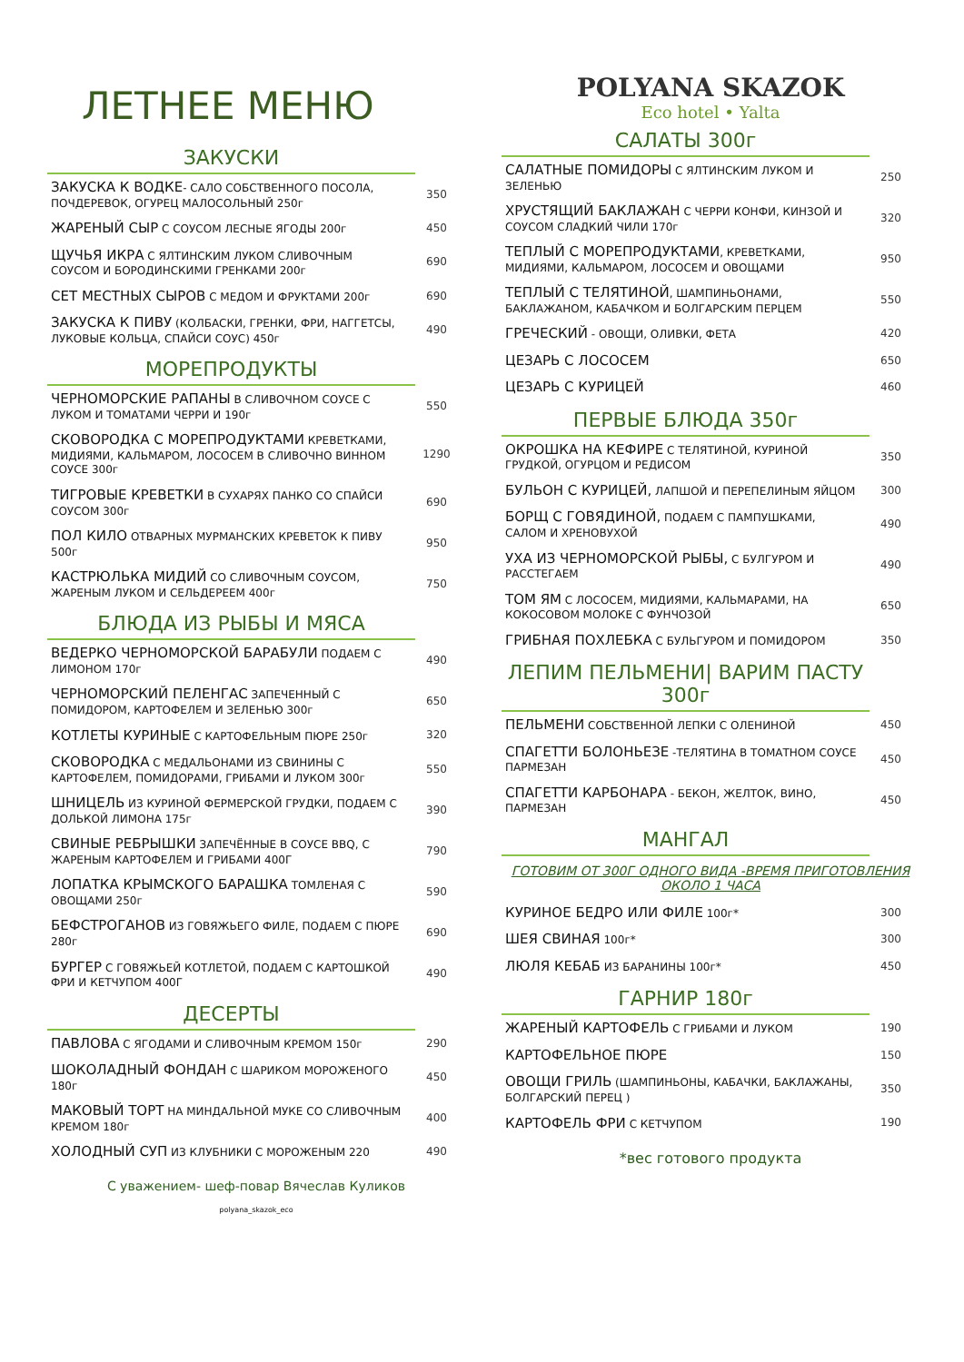ЛЕТНЕЕ МЕНЮ
ЗАКУСКИ
| ЗАКУСКА К ВОДКЕ - САЛО СОБСТВЕННОГО ПОСОЛА, ПОЧДЕРЕВОК, ОГУРЕЦ МАЛОСОЛЬНЫЙ 250г | 350 |
| ЖАРЕНЫЙ СЫР С СОУСОМ ЛЕСНЫЕ ЯГОДЫ 200г | 450 |
| ЩУЧЬЯ ИКРА С ЯЛТИНСКИМ ЛУКОМ СЛИВОЧНЫМ СОУСОМ И БОРОДИНСКИМИ ГРЕНКАМИ 200г | 690 |
| СЕТ МЕСТНЫХ СЫРОВ С МЕДОМ И ФРУКТАМИ 200г | 690 |
| ЗАКУСКА К ПИВУ (КОЛБАСКИ, ГРЕНКИ, ФРИ, НАГГЕТСЫ, ЛУКОВЫЕ КОЛЬЦА, СПАЙСИ СОУС) 450г | 490 |
МОРЕПРОДУКТЫ
| ЧЕРНОМОРСКИЕ РАПАНЫ В СЛИВОЧНОМ СОУСЕ С ЛУКОМ И ТОМАТАМИ ЧЕРРИ И 190г | 550 |
| СКОВОРОДКА С МОРЕПРОДУКТАМИ КРЕВЕТКАМИ, МИДИЯМИ, КАЛЬМАРОМ, ЛОСОСЕМ В СЛИВОЧНО ВИННОМ СОУСЕ 300г | 1290 |
| ТИГРОВЫЕ КРЕВЕТКИ В СУХАРЯХ ПАНКО СО СПАЙСИ СОУСОМ 300г | 690 |
| ПОЛ КИЛО ОТВАРНЫХ МУРМАНСКИХ КРЕВЕТОК К ПИВУ 500г | 950 |
| КАСТРЮЛЬКА МИДИЙ СО СЛИВОЧНЫМ СОУСОМ, ЖАРЕНЫМ ЛУКОМ И СЕЛЬДЕРЕЕМ 400г | 750 |
БЛЮДА ИЗ РЫБЫ И МЯСА
| ВЕДЕРКО ЧЕРНОМОРСКОЙ БАРАБУЛИ ПОДАЕМ С ЛИМОНОМ 170г | 490 |
| ЧЕРНОМОРСКИЙ ПЕЛЕНГАС ЗАПЕЧЕННЫЙ С ПОМИДОРОМ, КАРТОФЕЛЕМ И ЗЕЛЕНЬЮ 300г | 650 |
| КОТЛЕТЫ КУРИНЫЕ С КАРТОФЕЛЬНЫМ ПЮРЕ 250г | 320 |
| СКОВОРОДКА С МЕДАЛЬОНАМИ ИЗ СВИНИНЫ С КАРТОФЕЛЕМ, ПОМИДОРАМИ, ГРИБАМИ И ЛУКОМ 300г | 550 |
| ШНИЦЕЛЬ ИЗ КУРИНОЙ ФЕРМЕРСКОЙ ГРУДКИ, ПОДАЕМ С ДОЛЬКОЙ ЛИМОНА 175г | 390 |
| СВИНЫЕ РЕБРЫШКИ ЗАПЕЧЁННЫЕ В СОУСЕ BBQ, С ЖАРЕНЫМ КАРТОФЕЛЕМ И ГРИБАМИ 400Г | 790 |
| ЛОПАТКА КРЫМСКОГО БАРАШКА ТОМЛЕНАЯ С ОВОЩАМИ 250г | 590 |
| БЕФСТРОГАНОВ ИЗ ГОВЯЖЬЕГО ФИЛЕ, ПОДАЕМ С ПЮРЕ 280г | 690 |
| БУРГЕР С ГОВЯЖЬЕЙ КОТЛЕТОЙ, ПОДАЕМ С КАРТОШКОЙ ФРИ И КЕТЧУПОМ 400Г | 490 |
ДЕСЕРТЫ
| ПАВЛОВА С ЯГОДАМИ И СЛИВОЧНЫМ КРЕМОМ 150г | 290 |
| ШОКОЛАДНЫЙ ФОНДАН С ШАРИКОМ МОРОЖЕНОГО 180г | 450 |
| МАКОВЫЙ ТОРТ НА МИНДАЛЬНОЙ МУКЕ СО СЛИВОЧНЫМ КРЕМОМ 180г | 400 |
| ХОЛОДНЫЙ СУП ИЗ КЛУБНИКИ С МОРОЖЕНЫМ 220 | 490 |
С уважением- шеф-повар Вячеслав Куликов
polyana_skazok_eco
POLYANA SKAZOK
Eco hotel • Yalta
САЛАТЫ 300г
| САЛАТНЫЕ ПОМИДОРЫ С ЯЛТИНСКИМ ЛУКОМ И ЗЕЛЕНЬЮ | 250 |
| ХРУСТЯЩИЙ БАКЛАЖАН С ЧЕРРИ КОНФИ, КИНЗОЙ И СОУСОМ СЛАДКИЙ ЧИЛИ 170г | 320 |
| ТЕПЛЫЙ С МОРЕПРОДУКТАМИ , КРЕВЕТКАМИ, МИДИЯМИ, КАЛЬМАРОМ, ЛОСОСЕМ И ОВОЩАМИ | 950 |
| ТЕПЛЫЙ С ТЕЛЯТИНОЙ , ШАМПИНЬОНАМИ, БАКЛАЖАНОМ, КАБАЧКОМ И БОЛГАРСКИМ ПЕРЦЕМ | 550 |
| ГРЕЧЕСКИЙ - ОВОЩИ, ОЛИВКИ, ФЕТА | 420 |
| ЦЕЗАРЬ С ЛОСОСЕМ | 650 |
| ЦЕЗАРЬ С КУРИЦЕЙ | 460 |
ПЕРВЫЕ БЛЮДА 350г
| ОКРОШКА НА КЕФИРЕ С ТЕЛЯТИНОЙ, КУРИНОЙ ГРУДКОЙ, ОГУРЦОМ И РЕДИСОМ | 350 |
| БУЛЬОН С КУРИЦЕЙ, ЛАПШОЙ И ПЕРЕПЕЛИНЫМ ЯЙЦОМ | 300 |
| БОРЩ С ГОВЯДИНОЙ, ПОДАЕМ С ПАМПУШКАМИ, САЛОМ И ХРЕНОВУХОЙ | 490 |
| УХА ИЗ ЧЕРНОМОРСКОЙ РЫБЫ, С БУЛГУРОМ И РАССТЕГАЕМ | 490 |
| ТОМ ЯМ С ЛОСОСЕМ, МИДИЯМИ, КАЛЬМАРАМИ, НА КОКОСОВОМ МОЛОКЕ С ФУНЧОЗОЙ | 650 |
| ГРИБНАЯ ПОХЛЕБКА С БУЛЬГУРОМ И ПОМИДОРОМ | 350 |
ЛЕПИМ ПЕЛЬМЕНИ| ВАРИМ ПАСТУ 300г
| ПЕЛЬМЕНИ СОБСТВЕННОЙ ЛЕПКИ С ОЛЕНИНОЙ | 450 |
| СПАГЕТТИ БОЛОНЬЕЗЕ -ТЕЛЯТИНА В ТОМАТНОМ СОУСЕ ПАРМЕЗАН | 450 |
| СПАГЕТТИ КАРБОНАРА - БЕКОН, ЖЕЛТОК, ВИНО, ПАРМЕЗАН | 450 |
МАНГАЛ
ГОТОВИМ ОТ 300Г ОДНОГО ВИДА -ВРЕМЯ ПРИГОТОВЛЕНИЯ ОКОЛО 1 ЧАСА
| КУРИНОЕ БЕДРО ИЛИ ФИЛЕ 100г* | 300 |
| ШЕЯ СВИНАЯ 100г* | 300 |
| ЛЮЛЯ КЕБАБ ИЗ БАРАНИНЫ 100г* | 450 |
ГАРНИР 180г
| ЖАРЕНЫЙ КАРТОФЕЛЬ С ГРИБАМИ И ЛУКОМ | 190 |
| КАРТОФЕЛЬНОЕ ПЮРЕ | 150 |
| ОВОЩИ ГРИЛЬ (ШАМПИНЬОНЫ, КАБАЧКИ, БАКЛАЖАНЫ, БОЛГАРСКИЙ ПЕРЕЦ ) | 350 |
| КАРТОФЕЛЬ ФРИ С КЕТЧУПОМ | 190 |
*вес готового продукта